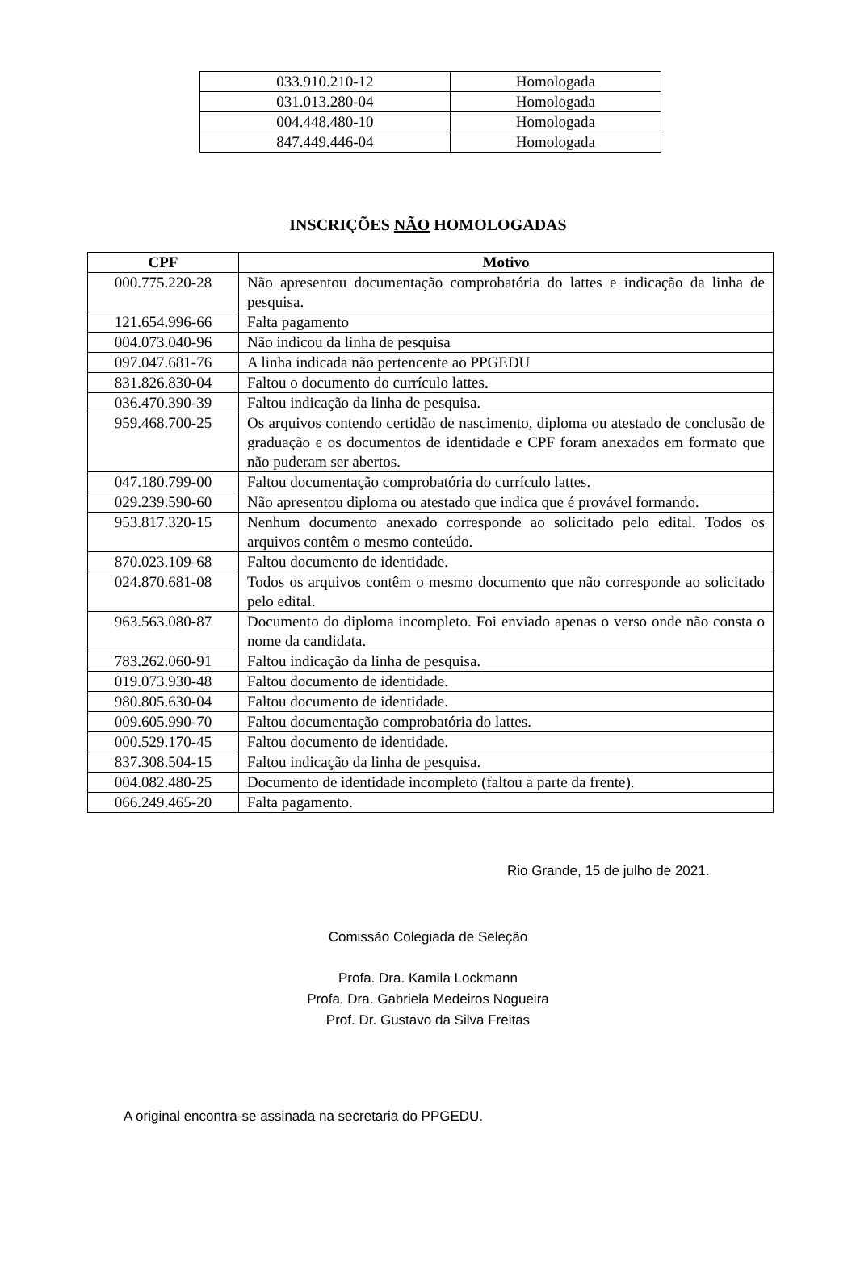| 033.910.210-12 | Homologada |
| 031.013.280-04 | Homologada |
| 004.448.480-10 | Homologada |
| 847.449.446-04 | Homologada |
INSCRIÇÕES NÃO HOMOLOGADAS
| CPF | Motivo |
| --- | --- |
| 000.775.220-28 | Não apresentou documentação comprobatória do lattes e indicação da linha de pesquisa. |
| 121.654.996-66 | Falta pagamento |
| 004.073.040-96 | Não indicou da linha de pesquisa |
| 097.047.681-76 | A linha indicada não pertencente ao PPGEDU |
| 831.826.830-04 | Faltou o documento do currículo lattes. |
| 036.470.390-39 | Faltou indicação da linha de pesquisa. |
| 959.468.700-25 | Os arquivos contendo certidão de nascimento, diploma ou atestado de conclusão de graduação e os documentos de identidade e CPF foram anexados em formato que não puderam ser abertos. |
| 047.180.799-00 | Faltou documentação comprobatória do currículo lattes. |
| 029.239.590-60 | Não apresentou diploma ou atestado que indica que é provável formando. |
| 953.817.320-15 | Nenhum documento anexado corresponde ao solicitado pelo edital. Todos os arquivos contêm o mesmo conteúdo. |
| 870.023.109-68 | Faltou documento de identidade. |
| 024.870.681-08 | Todos os arquivos contêm o mesmo documento que não corresponde ao solicitado pelo edital. |
| 963.563.080-87 | Documento do diploma incompleto. Foi enviado apenas o verso onde não consta o nome da candidata. |
| 783.262.060-91 | Faltou indicação da linha de pesquisa. |
| 019.073.930-48 | Faltou documento de identidade. |
| 980.805.630-04 | Faltou documento de identidade. |
| 009.605.990-70 | Faltou documentação comprobatória do lattes. |
| 000.529.170-45 | Faltou documento de identidade. |
| 837.308.504-15 | Faltou indicação da linha de pesquisa. |
| 004.082.480-25 | Documento de identidade incompleto (faltou a parte da frente). |
| 066.249.465-20 | Falta pagamento. |
Rio Grande, 15 de julho de 2021.
Comissão Colegiada de Seleção
Profa. Dra. Kamila Lockmann
Profa. Dra. Gabriela Medeiros Nogueira
Prof. Dr. Gustavo da Silva Freitas
A original encontra-se assinada na secretaria do PPGEDU.